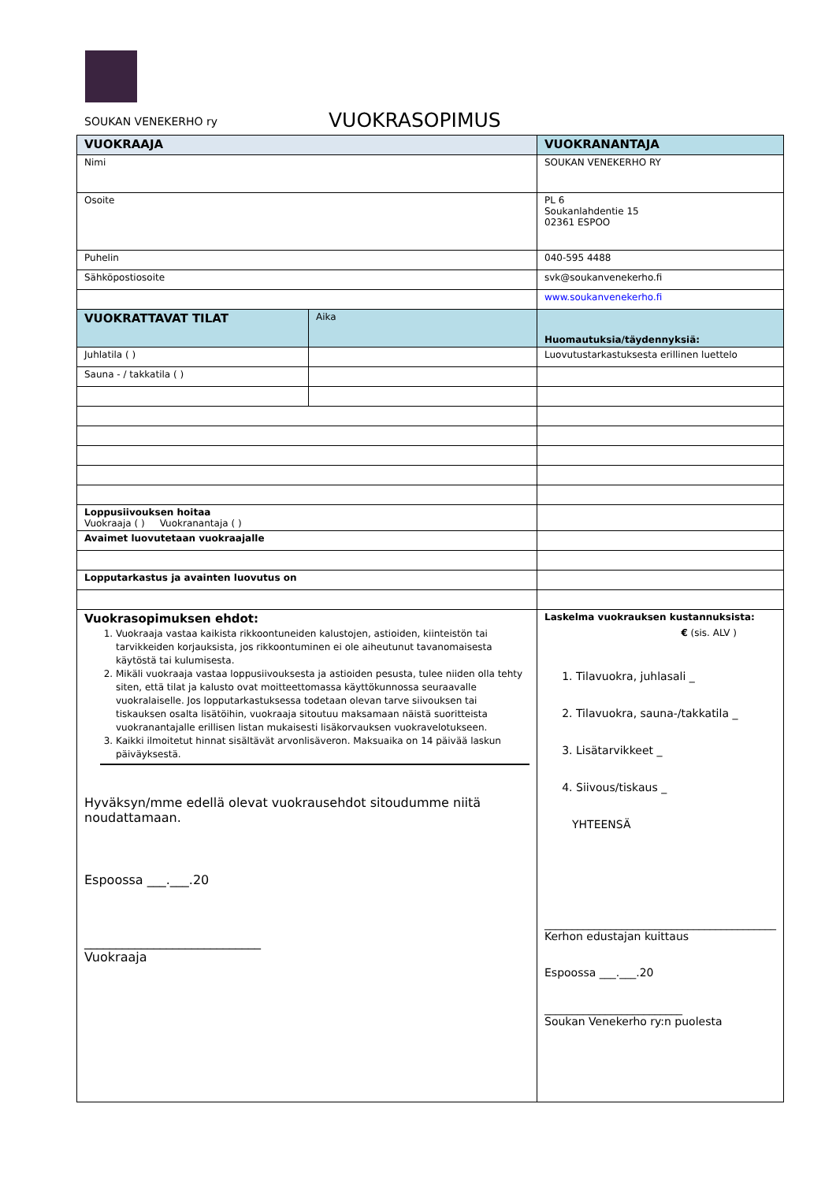SOUKAN VENEKERHO ry
VUOKRASOPIMUS
| VUOKRAAJA | | VUOKRANANTAJA |
| Nimi | | SOUKAN VENEKERHO RY |
| Osoite | | PL 6 Soukanlahdentie 15 02361 ESPOO |
| Puhelin | | 040-595 4488 |
| Sähköpostiosoite | | svk@soukanvenekerho.fi |
| | | www.soukanvenekerho.fi |
| VUOKRATTAVAT TILAT | Aika | Huomautuksia/täydennyksiä: |
| Juhlatila ( ) | | Luovutustarkastuksesta erillinen luettelo |
| Sauna - / takkatila ( ) | | |
| Loppusiivouksen hoitaa Vuokraaja ( ) Vuokranantaja ( ) | | |
| Avaimet luovutetaan vuokraajalle | | |
| Lopputarkastus ja avainten luovutus on | | |
| Vuokrasopimuksen ehdot: 1. Vuokraaja vastaa kaikista rikkoontuneiden kalustojen, astioiden, kiinteistön tai tarvikkeiden korjauksista, jos rikkoontuminen ei ole aiheutunut tavanomaisesta käytöstä tai kulumisesta. 2. Mikäli vuokraaja vastaa loppusiivouksesta ja astioiden pesusta, tulee niiden olla tehty siten, että tilat ja kalusto ovat moitteettomassa käyttökunnossa seuraavalle vuokralaiselle. Jos lopputarkastuksessa todetaan olevan tarve siivouksen tai tiskauksen osalta lisätöihin, vuokraaja sitoutuu maksamaan näistä suoritteista vuokranantajalle erillisen listan mukaisesti lisäkorvauksen vuokravelotukseen. 3. Kaikki ilmoitetut hinnat sisältävät arvonlisäveron. Maksuaika on 14 päivää laskun päiväyksestä. Hyväksyn/mme edellä olevat vuokrausehdot sitoudumme niitä noudattamaan. Espoossa ___.___.20 ____________________________ Vuokraaja | | Laskelma vuokrauksen kustannuksista: € (sis. ALV ) 1. Tilavuokra, juhlasali _ 2. Tilavuokra, sauna-/takkatila _ 3. Lisätarvikkeet _ 4. Siivous/tiskaus _ YHTEENSÄ __________________________________________ Kerhon edustajan kuittaus Espoossa ___.___.20 _________________________ Soukan Venekerho ry:n puolesta |